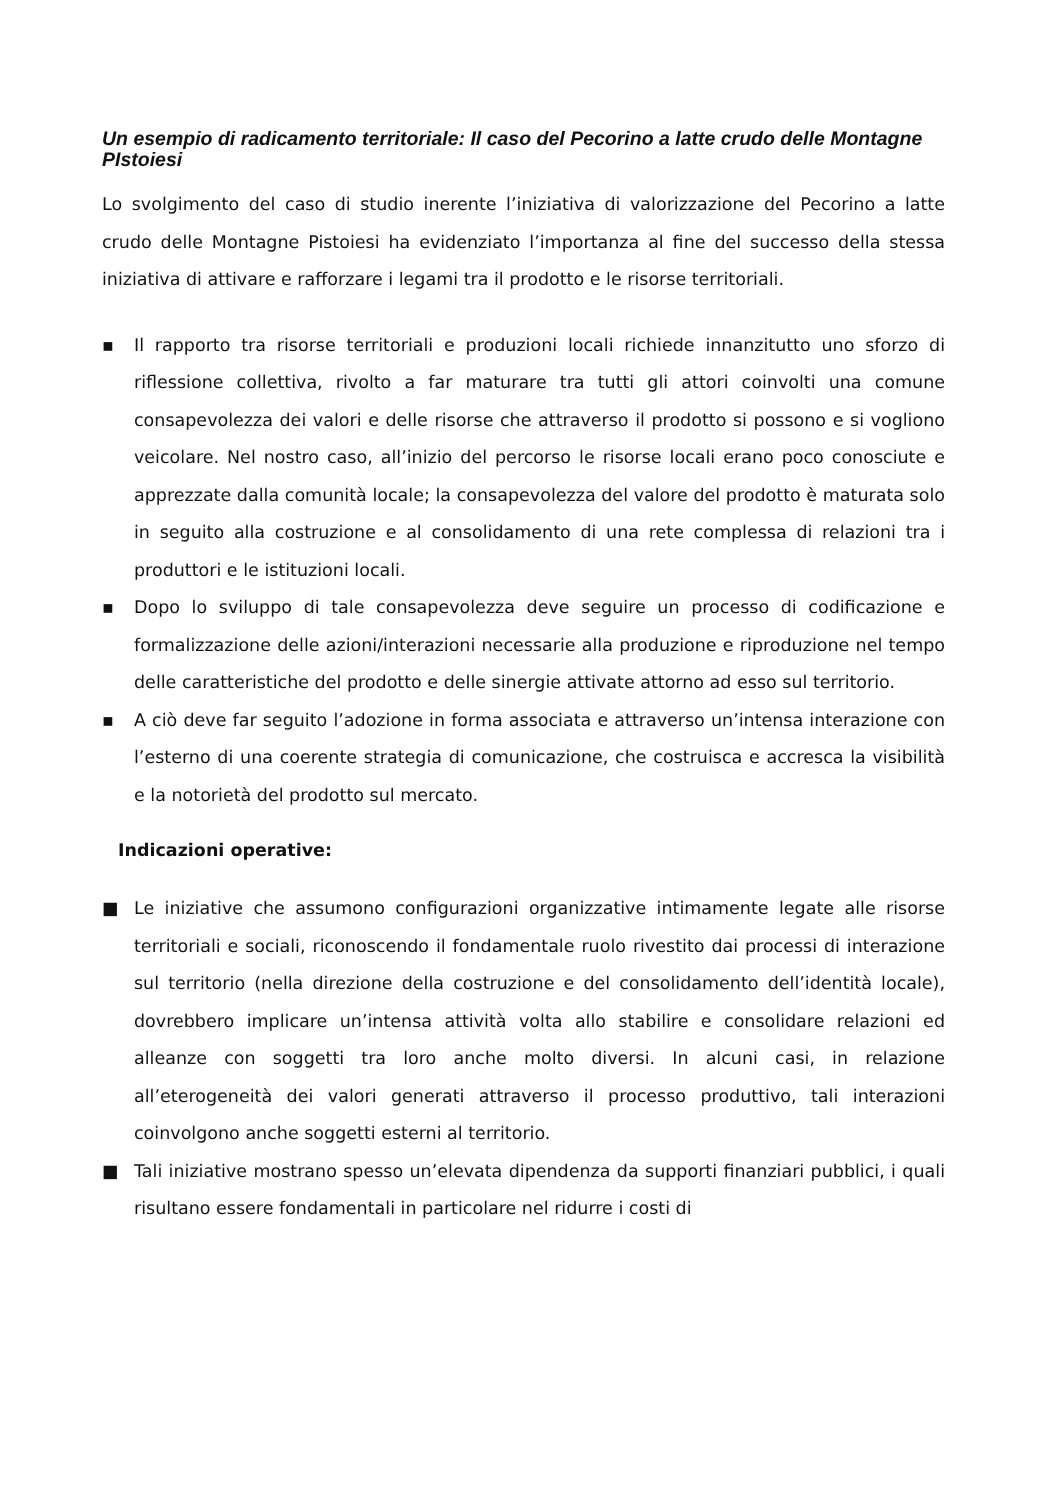Un esempio di radicamento territoriale: Il caso del Pecorino a latte crudo delle Montagne PIstoiesi
Lo svolgimento del caso di studio inerente l’iniziativa di valorizzazione del Pecorino a latte crudo delle Montagne Pistoiesi ha evidenziato l’importanza al fine del successo della stessa iniziativa di attivare e rafforzare i legami tra il prodotto e le risorse territoriali.
▪ Il rapporto tra risorse territoriali e produzioni locali richiede innanzitutto uno sforzo di riflessione collettiva, rivolto a far maturare tra tutti gli attori coinvolti una comune consapevolezza dei valori e delle risorse che attraverso il prodotto si possono e si vogliono veicolare. Nel nostro caso, all’inizio del percorso le risorse locali erano poco conosciute e apprezzate dalla comunità locale; la consapevolezza del valore del prodotto è maturata solo in seguito alla costruzione e al consolidamento di una rete complessa di relazioni tra i produttori e le istituzioni locali.
▪ Dopo lo sviluppo di tale consapevolezza deve seguire un processo di codificazione e formalizzazione delle azioni/interazioni necessarie alla produzione e riproduzione nel tempo delle caratteristiche del prodotto e delle sinergie attivate attorno ad esso sul territorio.
▪ A ciò deve far seguito l’adozione in forma associata e attraverso un’intensa interazione con l’esterno di una coerente strategia di comunicazione, che costruisca e accresca la visibilità e la notorietà del prodotto sul mercato.
Indicazioni operative:
■ Le iniziative che assumono configurazioni organizzative intimamente legate alle risorse territoriali e sociali, riconoscendo il fondamentale ruolo rivestito dai processi di interazione sul territorio (nella direzione della costruzione e del consolidamento dell’identità locale), dovrebbero implicare un’intensa attività volta allo stabilire e consolidare relazioni ed alleanze con soggetti tra loro anche molto diversi. In alcuni casi, in relazione all’eterogeneità dei valori generati attraverso il processo produttivo, tali interazioni coinvolgono anche soggetti esterni al territorio.
■ Tali iniziative mostrano spesso un’elevata dipendenza da supporti finanziari pubblici, i quali risultano essere fondamentali in particolare nel ridurre i costi di